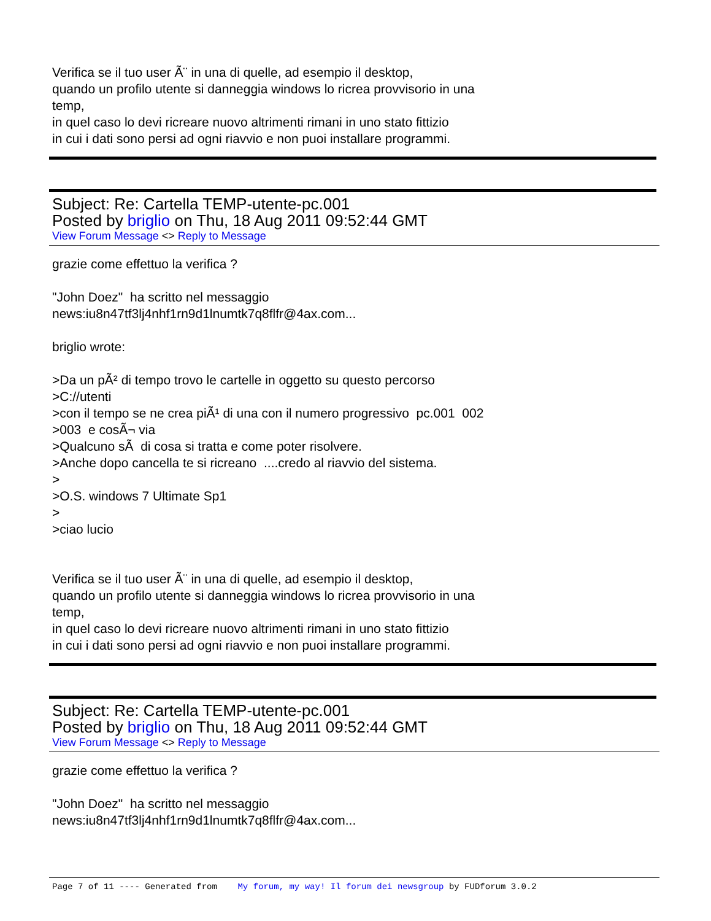Verifica se il tuo user Ã¨ in una di quelle, ad esempio il desktop, quando un profilo utente si danneggia windows lo ricrea provvisorio in una temp, in quel caso lo devi ricreare nuovo altrimenti rimani in uno stato fittizio in cui i dati sono persi ad ogni riavvio e non puoi installare programmi.
Subject: Re: Cartella TEMP-utente-pc.001
Posted by briglio on Thu, 18 Aug 2011 09:52:44 GMT
View Forum Message <> Reply to Message
grazie come effettuo la verifica ? "John Doez" ha scritto nel messaggio news:iu8n47tf3lj4nhf1rn9d1lnumtk7q8flfr@4ax.com... briglio wrote: >Da un pÃ² di tempo trovo le cartelle in oggetto su questo percorso >C://utenti >con il tempo se ne crea piÃ¹ di una con il numero progressivo pc.001 002 >003 e cosÃ¬ via >Qualcuno sÃ di cosa si tratta e come poter risolvere. >Anche dopo cancella te si ricreano ....credo al riavvio del sistema. > >O.S. windows 7 Ultimate Sp1 > >ciao lucio Verifica se il tuo user Ã¨ in una di quelle, ad esempio il desktop, quando un profilo utente si danneggia windows lo ricrea provvisorio in una temp, in quel caso lo devi ricreare nuovo altrimenti rimani in uno stato fittizio in cui i dati sono persi ad ogni riavvio e non puoi installare programmi.
Subject: Re: Cartella TEMP-utente-pc.001
Posted by briglio on Thu, 18 Aug 2011 09:52:44 GMT
View Forum Message <> Reply to Message
grazie come effettuo la verifica ? "John Doez" ha scritto nel messaggio news:iu8n47tf3lj4nhf1rn9d1lnumtk7q8flfr@4ax.com...
Page 7 of 11 ---- Generated from My forum, my way! Il forum dei newsgroup by FUDforum 3.0.2